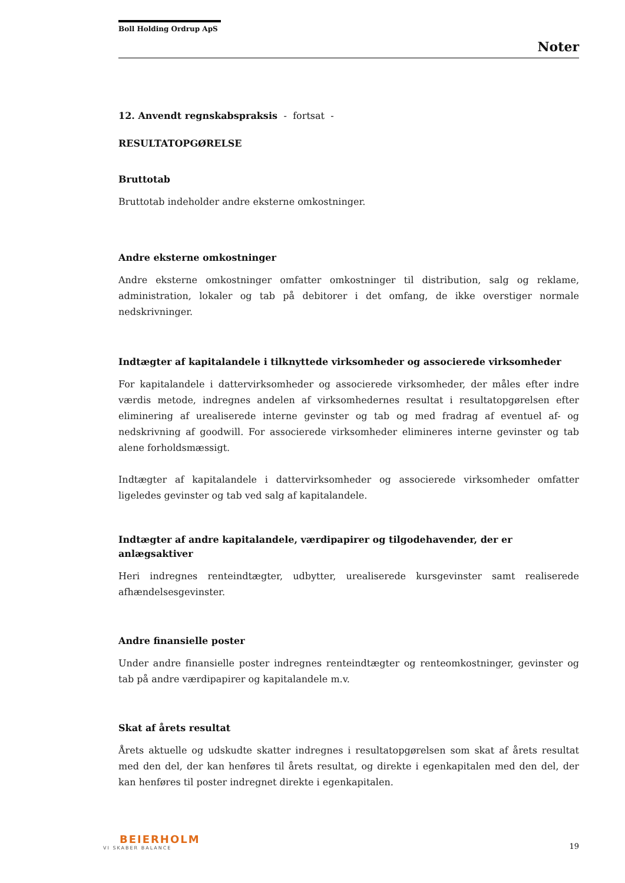Boll Holding Ordrup ApS
Noter
12. Anvendt regnskabspraksis - fortsat -
RESULTATOPGØRELSE
Bruttotab
Bruttotab indeholder andre eksterne omkostninger.
Andre eksterne omkostninger
Andre eksterne omkostninger omfatter omkostninger til distribution, salg og reklame, administration, lokaler og tab på debitorer i det omfang, de ikke overstiger normale nedskrivninger.
Indtægter af kapitalandele i tilknyttede virksomheder og associerede virksomheder
For kapitalandele i dattervirksomheder og associerede virksomheder, der måles efter indre værdis metode, indregnes andelen af virksomhedernes resultat i resultatopgørelsen efter eliminering af urealiserede interne gevinster og tab og med fradrag af eventuel af- og nedskrivning af goodwill. For associerede virksomheder elimineres interne gevinster og tab alene forholdsmæssigt.
Indtægter af kapitalandele i dattervirksomheder og associerede virksomheder omfatter ligeledes gevinster og tab ved salg af kapitalandele.
Indtægter af andre kapitalandele, værdipapirer og tilgodehavender, der er anlægsaktiver
Heri indregnes renteindtægter, udbytter, urealiserede kursgevinster samt realiserede afhændelsesgevinster.
Andre finansielle poster
Under andre finansielle poster indregnes renteindtægter og renteomkostninger, gevinster og tab på andre værdipapirer og kapitalandele m.v.
Skat af årets resultat
Årets aktuelle og udskudte skatter indregnes i resultatopgørelsen som skat af årets resultat med den del, der kan henføres til årets resultat, og direkte i egenkapitalen med den del, der kan henføres til poster indregnet direkte i egenkapitalen.
BEIERHOLM
VI SKABER BALANCE
19